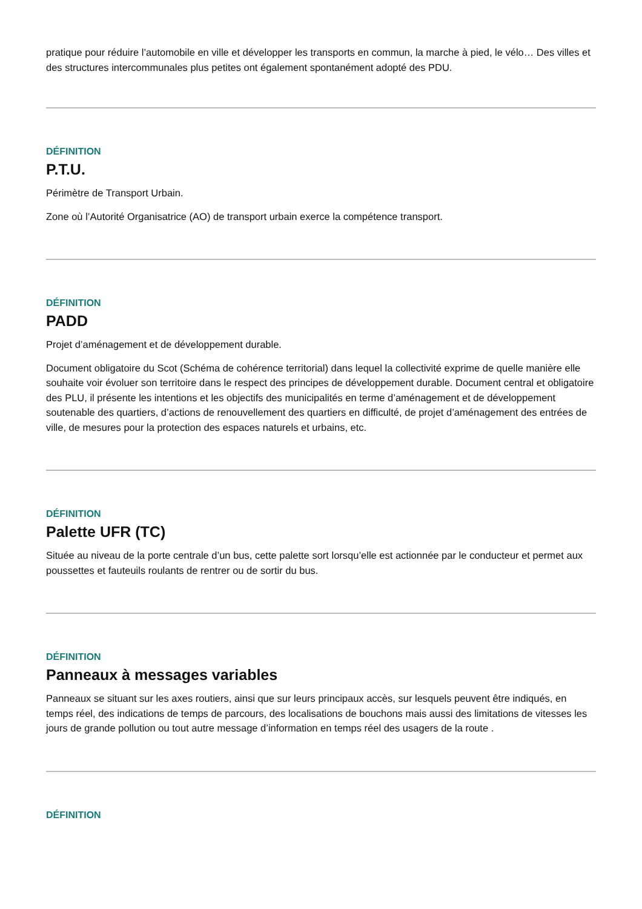pratique pour réduire l’automobile en ville et développer les transports en commun, la marche à pied, le vélo… Des villes et des structures intercommunales plus petites ont également spontanément adopté des PDU.
DÉFINITION
P.T.U.
Périmètre de Transport Urbain.
Zone où l’Autorité Organisatrice (AO) de transport urbain exerce la compétence transport.
DÉFINITION
PADD
Projet d’aménagement et de développement durable.
Document obligatoire du Scot (Schéma de cohérence territorial) dans lequel la collectivité exprime de quelle manière elle souhaite voir évoluer son territoire dans le respect des principes de développement durable. Document central et obligatoire des PLU, il présente les intentions et les objectifs des municipalités en terme d’aménagement et de développement soutenable des quartiers, d’actions de renouvellement des quartiers en difficulté, de projet d’aménagement des entrées de ville, de mesures pour la protection des espaces naturels et urbains, etc.
DÉFINITION
Palette UFR (TC)
Située au niveau de la porte centrale d’un bus, cette palette sort lorsqu’elle est actionnée par le conducteur et permet aux poussettes et fauteuils roulants de rentrer ou de sortir du bus.
DÉFINITION
Panneaux à messages variables
Panneaux se situant sur les axes routiers, ainsi que sur leurs principaux accès, sur lesquels peuvent être indiqués, en temps réel, des indications de temps de parcours, des localisations de bouchons mais aussi des limitations de vitesses les jours de grande pollution ou tout autre message d’information en temps réel des usagers de la route .
DÉFINITION